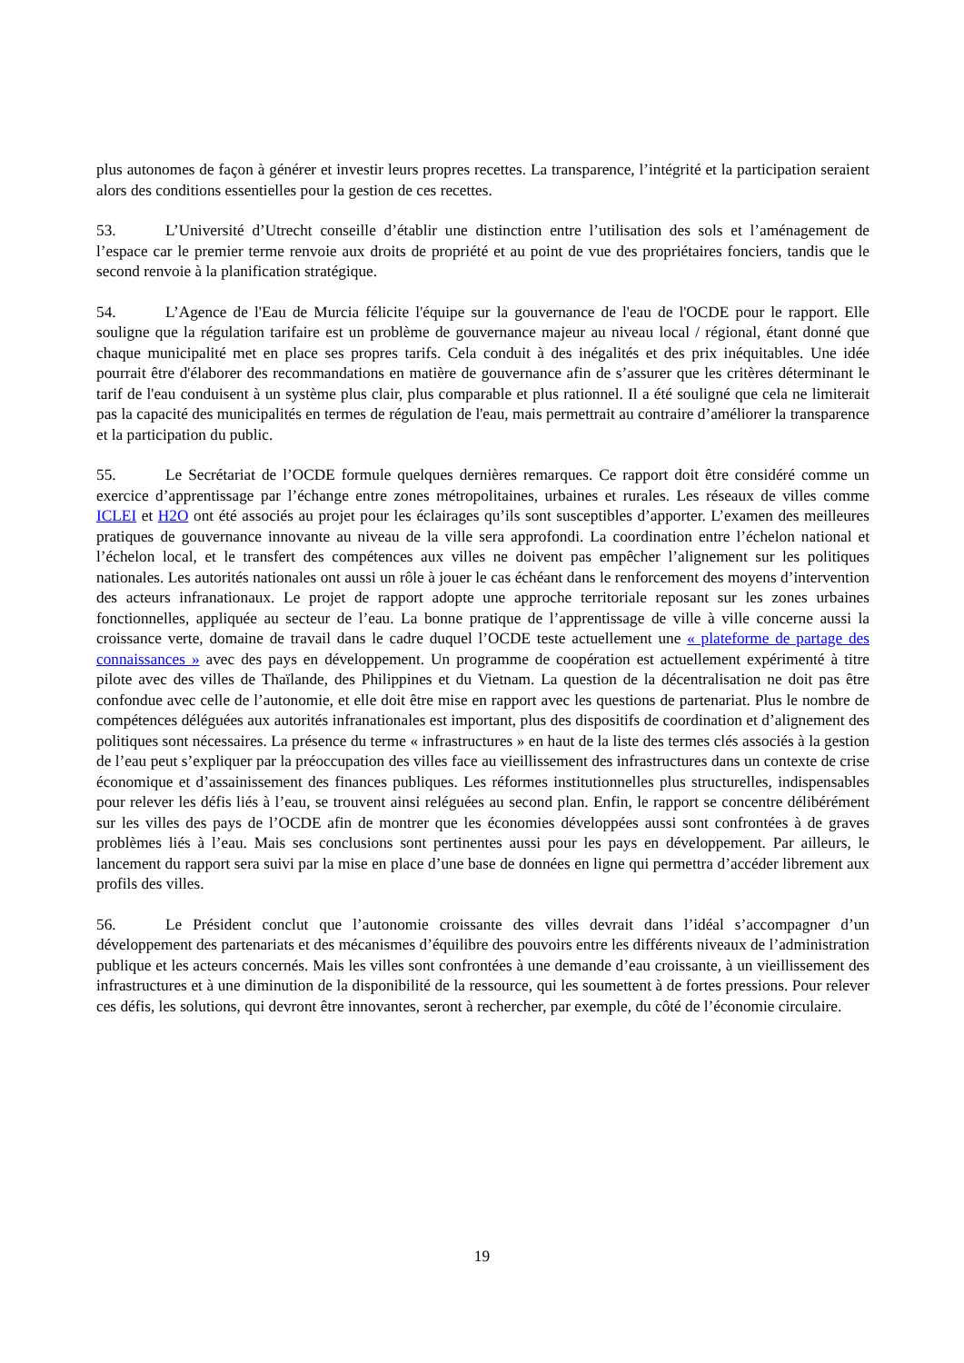plus autonomes de façon à générer et investir leurs propres recettes. La transparence, l’intégrité et la participation seraient alors des conditions essentielles pour la gestion de ces recettes.
53. L’Université d’Utrecht conseille d’établir une distinction entre l’utilisation des sols et l’aménagement de l’espace car le premier terme renvoie aux droits de propriété et au point de vue des propriétaires fonciers, tandis que le second renvoie à la planification stratégique.
54. L’Agence de l'Eau de Murcia félicite l'équipe sur la gouvernance de l'eau de l'OCDE pour le rapport. Elle souligne que la régulation tarifaire est un problème de gouvernance majeur au niveau local / régional, étant donné que chaque municipalité met en place ses propres tarifs. Cela conduit à des inégalités et des prix inéquitables. Une idée pourrait être d'élaborer des recommandations en matière de gouvernance afin de s’assurer que les critères déterminant le tarif de l'eau conduisent à un système plus clair, plus comparable et plus rationnel. Il a été souligné que cela ne limiterait pas la capacité des municipalités en termes de régulation de l'eau, mais permettrait au contraire d’améliorer la transparence et la participation du public.
55. Le Secrétariat de l’OCDE formule quelques dernières remarques. Ce rapport doit être considéré comme un exercice d’apprentissage par l’échange entre zones métropolitaines, urbaines et rurales. Les réseaux de villes comme ICLEI et H2O ont été associés au projet pour les éclairages qu’ils sont susceptibles d’apporter. L’examen des meilleures pratiques de gouvernance innovante au niveau de la ville sera approfondi. La coordination entre l’échelon national et l’échelon local, et le transfert des compétences aux villes ne doivent pas empêcher l’alignement sur les politiques nationales. Les autorités nationales ont aussi un rôle à jouer le cas échéant dans le renforcement des moyens d’intervention des acteurs infranationaux. Le projet de rapport adopte une approche territoriale reposant sur les zones urbaines fonctionnelles, appliquée au secteur de l’eau. La bonne pratique de l’apprentissage de ville à ville concerne aussi la croissance verte, domaine de travail dans le cadre duquel l’OCDE teste actuellement une « plateforme de partage des connaissances » avec des pays en développement. Un programme de coopération est actuellement expérimenté à titre pilote avec des villes de Thaïlande, des Philippines et du Vietnam. La question de la décentralisation ne doit pas être confondue avec celle de l’autonomie, et elle doit être mise en rapport avec les questions de partenariat. Plus le nombre de compétences déléguées aux autorités infranationales est important, plus des dispositifs de coordination et d’alignement des politiques sont nécessaires. La présence du terme « infrastructures » en haut de la liste des termes clés associés à la gestion de l’eau peut s’expliquer par la préoccupation des villes face au vieillissement des infrastructures dans un contexte de crise économique et d’assainissement des finances publiques. Les réformes institutionnelles plus structurelles, indispensables pour relever les défis liés à l’eau, se trouvent ainsi reléguées au second plan. Enfin, le rapport se concentre délibérément sur les villes des pays de l’OCDE afin de montrer que les économies développées aussi sont confrontées à de graves problèmes liés à l’eau. Mais ses conclusions sont pertinentes aussi pour les pays en développement. Par ailleurs, le lancement du rapport sera suivi par la mise en place d’une base de données en ligne qui permettra d’accéder librement aux profils des villes.
56. Le Président conclut que l’autonomie croissante des villes devrait dans l’idéal s’accompagner d’un développement des partenariats et des mécanismes d’équilibre des pouvoirs entre les différents niveaux de l’administration publique et les acteurs concernés. Mais les villes sont confrontées à une demande d’eau croissante, à un vieillissement des infrastructures et à une diminution de la disponibilité de la ressource, qui les soumettent à de fortes pressions. Pour relever ces défis, les solutions, qui devront être innovantes, seront à rechercher, par exemple, du côté de l’économie circulaire.
19